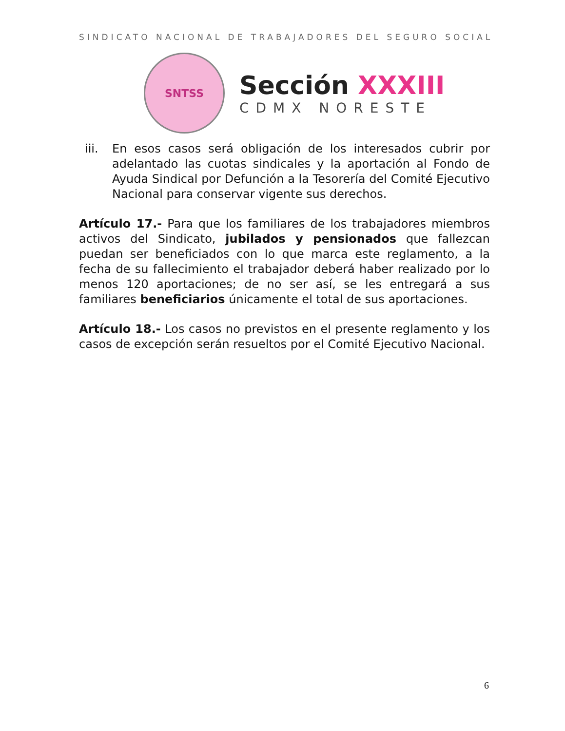SINDICATO NACIONAL DE TRABAJADORES DEL SEGURO SOCIAL
SNTSS
Sección XXXIII
CDMX NORESTE
iii. En esos casos será obligación de los interesados cubrir por adelantado las cuotas sindicales y la aportación al Fondo de Ayuda Sindical por Defunción a la Tesorería del Comité Ejecutivo Nacional para conservar vigente sus derechos.
Artículo 17.- Para que los familiares de los trabajadores miembros activos del Sindicato, jubilados y pensionados que fallezcan puedan ser beneficiados con lo que marca este reglamento, a la fecha de su fallecimiento el trabajador deberá haber realizado por lo menos 120 aportaciones; de no ser así, se les entregará a sus familiares beneficiarios únicamente el total de sus aportaciones.
Artículo 18.- Los casos no previstos en el presente reglamento y los casos de excepción serán resueltos por el Comité Ejecutivo Nacional.
6